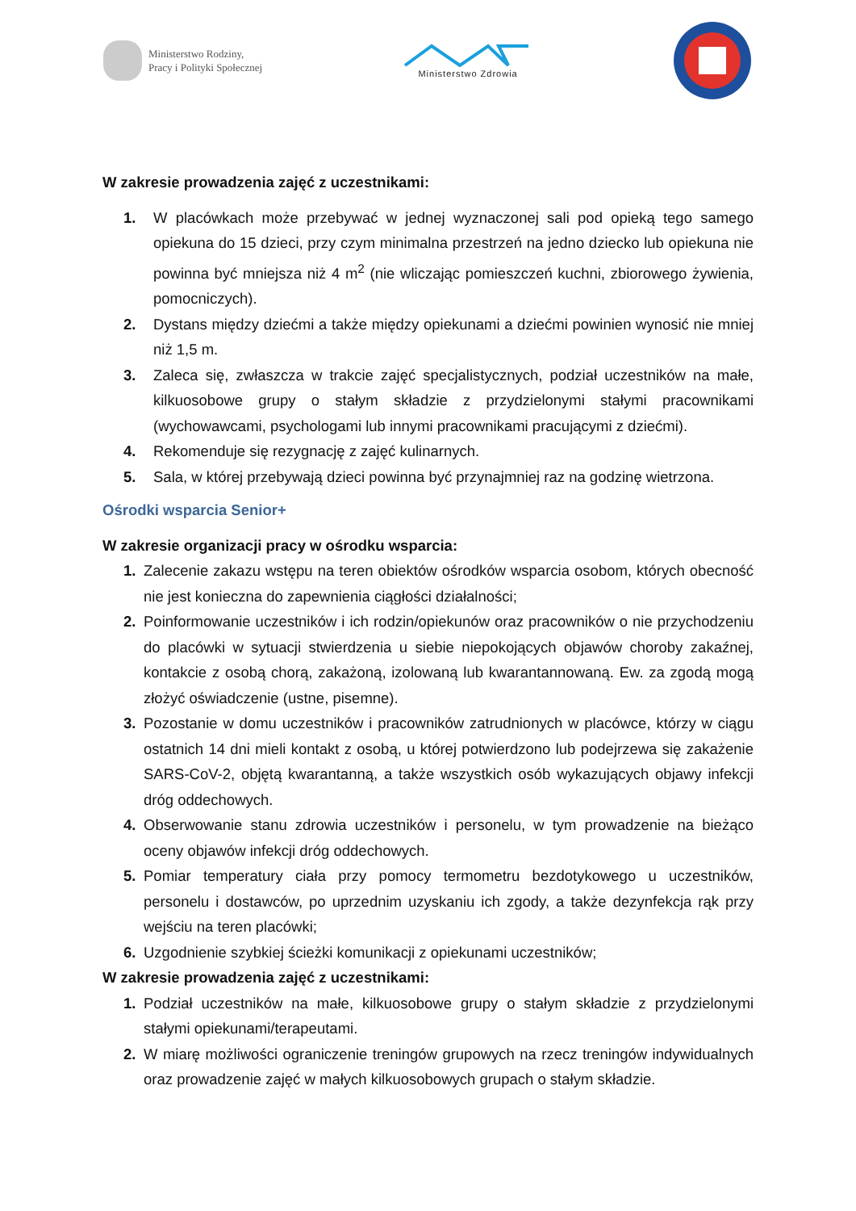Ministerstwo Rodziny,
Pracy i Polityki Społecznej
Ministerstwo Zdrowia
W zakresie prowadzenia zajęć z uczestnikami:
1. W placówkach może przebywać w jednej wyznaczonej sali pod opieką tego samego opiekuna do 15 dzieci, przy czym minimalna przestrzeń na jedno dziecko lub opiekuna nie powinna być mniejsza niż 4 m<sup>2</sup> (nie wliczając pomieszczeń kuchni, zbiorowego żywienia, pomocniczych).
2. Dystans między dziećmi a także między opiekunami a dziećmi powinien wynosić nie mniej niż 1,5 m.
3. Zaleca się, zwłaszcza w trakcie zajęć specjalistycznych, podział uczestników na małe, kilkuosobowe grupy o stałym składzie z przydzielonymi stałymi pracownikami (wychowawcami, psychologami lub innymi pracownikami pracującymi z dziećmi).
4. Rekomenduje się rezygnację z zajęć kulinarnych.
5. Sala, w której przebywają dzieci powinna być przynajmniej raz na godzinę wietrzona.
Ośrodki wsparcia Senior+
W zakresie organizacji pracy w ośrodku wsparcia:
1. Zalecenie zakazu wstępu na teren obiektów ośrodków wsparcia osobom, których obecność nie jest konieczna do zapewnienia ciągłości działalności;
2. Poinformowanie uczestników i ich rodzin/opiekunów oraz pracowników o nie przychodzeniu do placówki w sytuacji stwierdzenia u siebie niepokojących objawów choroby zakaźnej, kontakcie z osobą chorą, zakażoną, izolowaną lub kwarantannowaną. Ew. za zgodą mogą złożyć oświadczenie (ustne, pisemne).
3. Pozostanie w domu uczestników i pracowników zatrudnionych w placówce, którzy w ciągu ostatnich 14 dni mieli kontakt z osobą, u której potwierdzono lub podejrzewa się zakażenie SARS-CoV-2, objętą kwarantanną, a także wszystkich osób wykazujących objawy infekcji dróg oddechowych.
4. Obserwowanie stanu zdrowia uczestników i personelu, w tym prowadzenie na bieżąco oceny objawów infekcji dróg oddechowych.
5. Pomiar temperatury ciała przy pomocy termometru bezdotykowego u uczestników, personelu i dostawców, po uprzednim uzyskaniu ich zgody, a także dezynfekcja rąk przy wejściu na teren placówki;
6. Uzgodnienie szybkiej ścieżki komunikacji z opiekunami uczestników;
W zakresie prowadzenia zajęć z uczestnikami:
1. Podział uczestników na małe, kilkuosobowe grupy o stałym składzie z przydzielonymi stałymi opiekunami/terapeutami.
2. W miarę możliwości ograniczenie treningów grupowych na rzecz treningów indywidualnych oraz prowadzenie zajęć w małych kilkuosobowych grupach o stałym składzie.